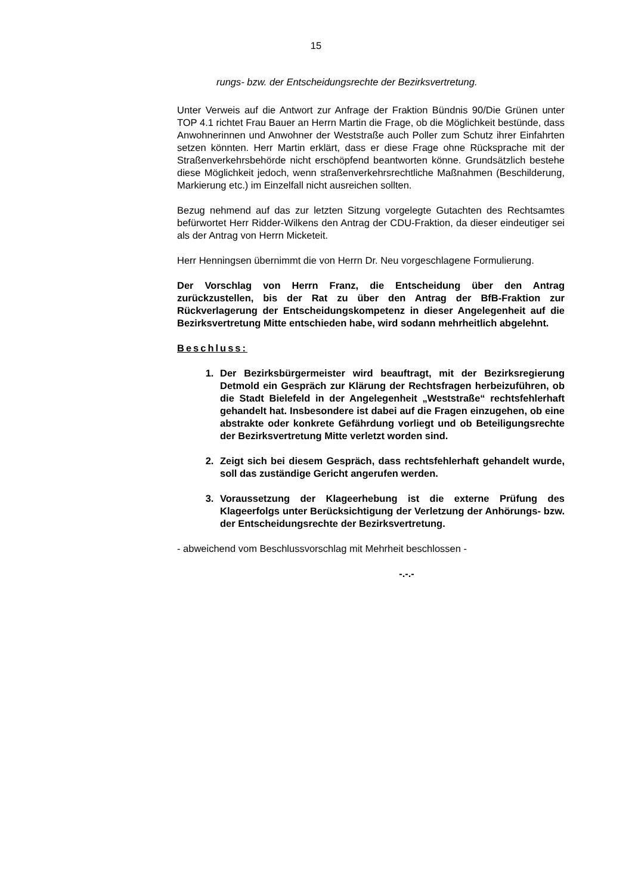15
rungs- bzw. der Entscheidungsrechte der Bezirksvertretung.
Unter Verweis auf die Antwort zur Anfrage der Fraktion Bündnis 90/Die Grünen unter TOP 4.1 richtet Frau Bauer an Herrn Martin die Frage, ob die Möglichkeit bestünde, dass Anwohnerinnen und Anwohner der Weststraße auch Poller zum Schutz ihrer Einfahrten setzen könnten. Herr Martin erklärt, dass er diese Frage ohne Rücksprache mit der Straßenverkehrsbehörde nicht erschöpfend beantworten könne. Grundsätzlich bestehe diese Möglichkeit jedoch, wenn straßenverkehrsrechtliche Maßnahmen (Beschilderung, Markierung etc.) im Einzelfall nicht ausreichen sollten.
Bezug nehmend auf das zur letzten Sitzung vorgelegte Gutachten des Rechtsamtes befürwortet Herr Ridder-Wilkens den Antrag der CDU-Fraktion, da dieser eindeutiger sei als der Antrag von Herrn Micketeit.
Herr Henningsen übernimmt die von Herrn Dr. Neu vorgeschlagene Formulierung.
Der Vorschlag von Herrn Franz, die Entscheidung über den Antrag zurückzustellen, bis der Rat zu über den Antrag der BfB-Fraktion zur Rückverlagerung der Entscheidungskompetenz in dieser Angelegenheit auf die Bezirksvertretung Mitte entschieden habe, wird sodann mehrheitlich abgelehnt.
Beschluss:
1. Der Bezirksbürgermeister wird beauftragt, mit der Bezirksregierung Detmold ein Gespräch zur Klärung der Rechtsfragen herbeizuführen, ob die Stadt Bielefeld in der Angelegenheit „Weststraße“ rechtsfehlerhaft gehandelt hat. Insbesondere ist dabei auf die Fragen einzugehen, ob eine abstrakte oder konkrete Gefährdung vorliegt und ob Beteiligungsrechte der Bezirksvertretung Mitte verletzt worden sind.
2. Zeigt sich bei diesem Gespräch, dass rechtsfehlerhaft gehandelt wurde, soll das zuständige Gericht angerufen werden.
3. Voraussetzung der Klageerhebung ist die externe Prüfung des Klageerfolgs unter Berücksichtigung der Verletzung der Anhörungs- bzw. der Entscheidungsrechte der Bezirksvertretung.
- abweichend vom Beschlussvorschlag mit Mehrheit beschlossen -
-.-.-